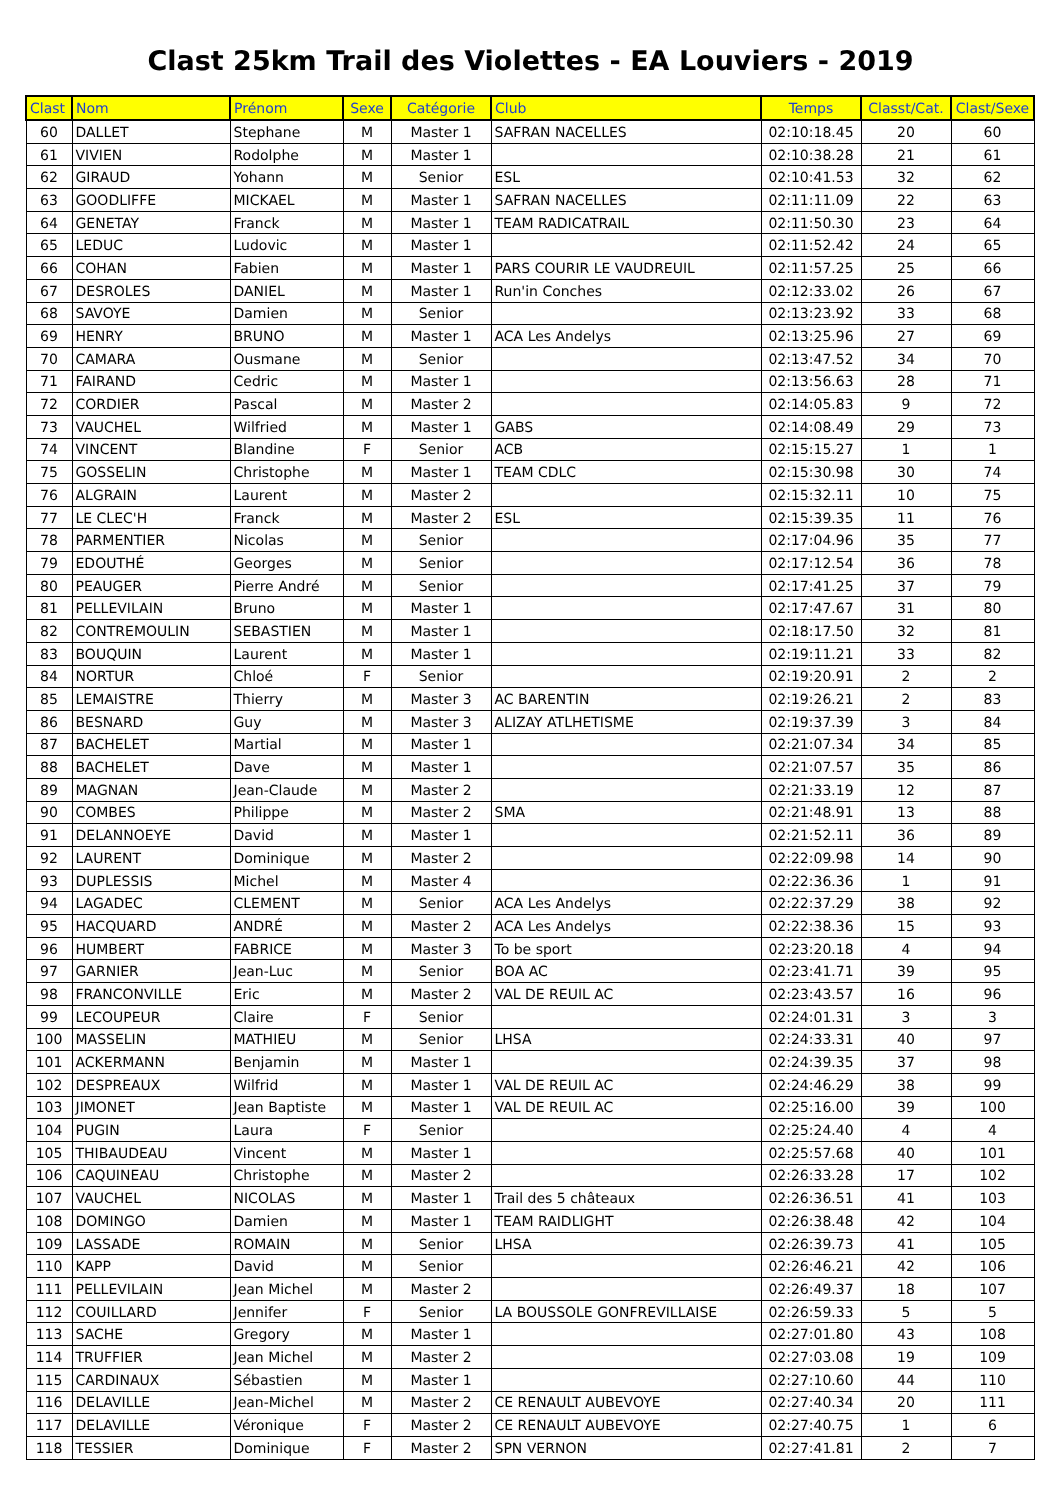Clast 25km Trail des Violettes - EA Louviers - 2019
| Clast | Nom | Prénom | Sexe | Catégorie | Club | Temps | Classt/Cat. | Clast/Sexe |
| --- | --- | --- | --- | --- | --- | --- | --- | --- |
| 60 | DALLET | Stephane | M | Master 1 | SAFRAN NACELLES | 02:10:18.45 | 20 | 60 |
| 61 | VIVIEN | Rodolphe | M | Master 1 | | 02:10:38.28 | 21 | 61 |
| 62 | GIRAUD | Yohann | M | Senior | ESL | 02:10:41.53 | 32 | 62 |
| 63 | GOODLIFFE | MICKAEL | M | Master 1 | SAFRAN NACELLES | 02:11:11.09 | 22 | 63 |
| 64 | GENETAY | Franck | M | Master 1 | TEAM RADICATRAIL | 02:11:50.30 | 23 | 64 |
| 65 | LEDUC | Ludovic | M | Master 1 | | 02:11:52.42 | 24 | 65 |
| 66 | COHAN | Fabien | M | Master 1 | PARS COURIR LE VAUDREUIL | 02:11:57.25 | 25 | 66 |
| 67 | DESROLES | DANIEL | M | Master 1 | Run'in Conches | 02:12:33.02 | 26 | 67 |
| 68 | SAVOYE | Damien | M | Senior | | 02:13:23.92 | 33 | 68 |
| 69 | HENRY | BRUNO | M | Master 1 | ACA Les Andelys | 02:13:25.96 | 27 | 69 |
| 70 | CAMARA | Ousmane | M | Senior | | 02:13:47.52 | 34 | 70 |
| 71 | FAIRAND | Cedric | M | Master 1 | | 02:13:56.63 | 28 | 71 |
| 72 | CORDIER | Pascal | M | Master 2 | | 02:14:05.83 | 9 | 72 |
| 73 | VAUCHEL | Wilfried | M | Master 1 | GABS | 02:14:08.49 | 29 | 73 |
| 74 | VINCENT | Blandine | F | Senior | ACB | 02:15:15.27 | 1 | 1 |
| 75 | GOSSELIN | Christophe | M | Master 1 | TEAM CDLC | 02:15:30.98 | 30 | 74 |
| 76 | ALGRAIN | Laurent | M | Master 2 | | 02:15:32.11 | 10 | 75 |
| 77 | LE CLEC'H | Franck | M | Master 2 | ESL | 02:15:39.35 | 11 | 76 |
| 78 | PARMENTIER | Nicolas | M | Senior | | 02:17:04.96 | 35 | 77 |
| 79 | EDOUTHÉ | Georges | M | Senior | | 02:17:12.54 | 36 | 78 |
| 80 | PEAUGER | Pierre André | M | Senior | | 02:17:41.25 | 37 | 79 |
| 81 | PELLEVILAIN | Bruno | M | Master 1 | | 02:17:47.67 | 31 | 80 |
| 82 | CONTREMOULIN | SEBASTIEN | M | Master 1 | | 02:18:17.50 | 32 | 81 |
| 83 | BOUQUIN | Laurent | M | Master 1 | | 02:19:11.21 | 33 | 82 |
| 84 | NORTUR | Chloé | F | Senior | | 02:19:20.91 | 2 | 2 |
| 85 | LEMAISTRE | Thierry | M | Master 3 | AC BARENTIN | 02:19:26.21 | 2 | 83 |
| 86 | BESNARD | Guy | M | Master 3 | ALIZAY ATLHETISME | 02:19:37.39 | 3 | 84 |
| 87 | BACHELET | Martial | M | Master 1 | | 02:21:07.34 | 34 | 85 |
| 88 | BACHELET | Dave | M | Master 1 | | 02:21:07.57 | 35 | 86 |
| 89 | MAGNAN | Jean-Claude | M | Master 2 | | 02:21:33.19 | 12 | 87 |
| 90 | COMBES | Philippe | M | Master 2 | SMA | 02:21:48.91 | 13 | 88 |
| 91 | DELANNOEYE | David | M | Master 1 | | 02:21:52.11 | 36 | 89 |
| 92 | LAURENT | Dominique | M | Master 2 | | 02:22:09.98 | 14 | 90 |
| 93 | DUPLESSIS | Michel | M | Master 4 | | 02:22:36.36 | 1 | 91 |
| 94 | LAGADEC | CLEMENT | M | Senior | ACA Les Andelys | 02:22:37.29 | 38 | 92 |
| 95 | HACQUARD | ANDRÉ | M | Master 2 | ACA Les Andelys | 02:22:38.36 | 15 | 93 |
| 96 | HUMBERT | FABRICE | M | Master 3 | To be sport | 02:23:20.18 | 4 | 94 |
| 97 | GARNIER | Jean-Luc | M | Senior | BOA AC | 02:23:41.71 | 39 | 95 |
| 98 | FRANCONVILLE | Eric | M | Master 2 | VAL DE REUIL AC | 02:23:43.57 | 16 | 96 |
| 99 | LECOUPEUR | Claire | F | Senior | | 02:24:01.31 | 3 | 3 |
| 100 | MASSELIN | MATHIEU | M | Senior | LHSA | 02:24:33.31 | 40 | 97 |
| 101 | ACKERMANN | Benjamin | M | Master 1 | | 02:24:39.35 | 37 | 98 |
| 102 | DESPREAUX | Wilfrid | M | Master 1 | VAL DE REUIL AC | 02:24:46.29 | 38 | 99 |
| 103 | JIMONET | Jean Baptiste | M | Master 1 | VAL DE REUIL AC | 02:25:16.00 | 39 | 100 |
| 104 | PUGIN | Laura | F | Senior | | 02:25:24.40 | 4 | 4 |
| 105 | THIBAUDEAU | Vincent | M | Master 1 | | 02:25:57.68 | 40 | 101 |
| 106 | CAQUINEAU | Christophe | M | Master 2 | | 02:26:33.28 | 17 | 102 |
| 107 | VAUCHEL | NICOLAS | M | Master 1 | Trail des 5 châteaux | 02:26:36.51 | 41 | 103 |
| 108 | DOMINGO | Damien | M | Master 1 | TEAM RAIDLIGHT | 02:26:38.48 | 42 | 104 |
| 109 | LASSADE | ROMAIN | M | Senior | LHSA | 02:26:39.73 | 41 | 105 |
| 110 | KAPP | David | M | Senior | | 02:26:46.21 | 42 | 106 |
| 111 | PELLEVILAIN | Jean Michel | M | Master 2 | | 02:26:49.37 | 18 | 107 |
| 112 | COUILLARD | Jennifer | F | Senior | LA BOUSSOLE GONFREVILLAISE | 02:26:59.33 | 5 | 5 |
| 113 | SACHE | Gregory | M | Master 1 | | 02:27:01.80 | 43 | 108 |
| 114 | TRUFFIER | Jean Michel | M | Master 2 | | 02:27:03.08 | 19 | 109 |
| 115 | CARDINAUX | Sébastien | M | Master 1 | | 02:27:10.60 | 44 | 110 |
| 116 | DELAVILLE | Jean-Michel | M | Master 2 | CE RENAULT AUBEVOYE | 02:27:40.34 | 20 | 111 |
| 117 | DELAVILLE | Véronique | F | Master 2 | CE RENAULT AUBEVOYE | 02:27:40.75 | 1 | 6 |
| 118 | TESSIER | Dominique | F | Master 2 | SPN VERNON | 02:27:41.81 | 2 | 7 |